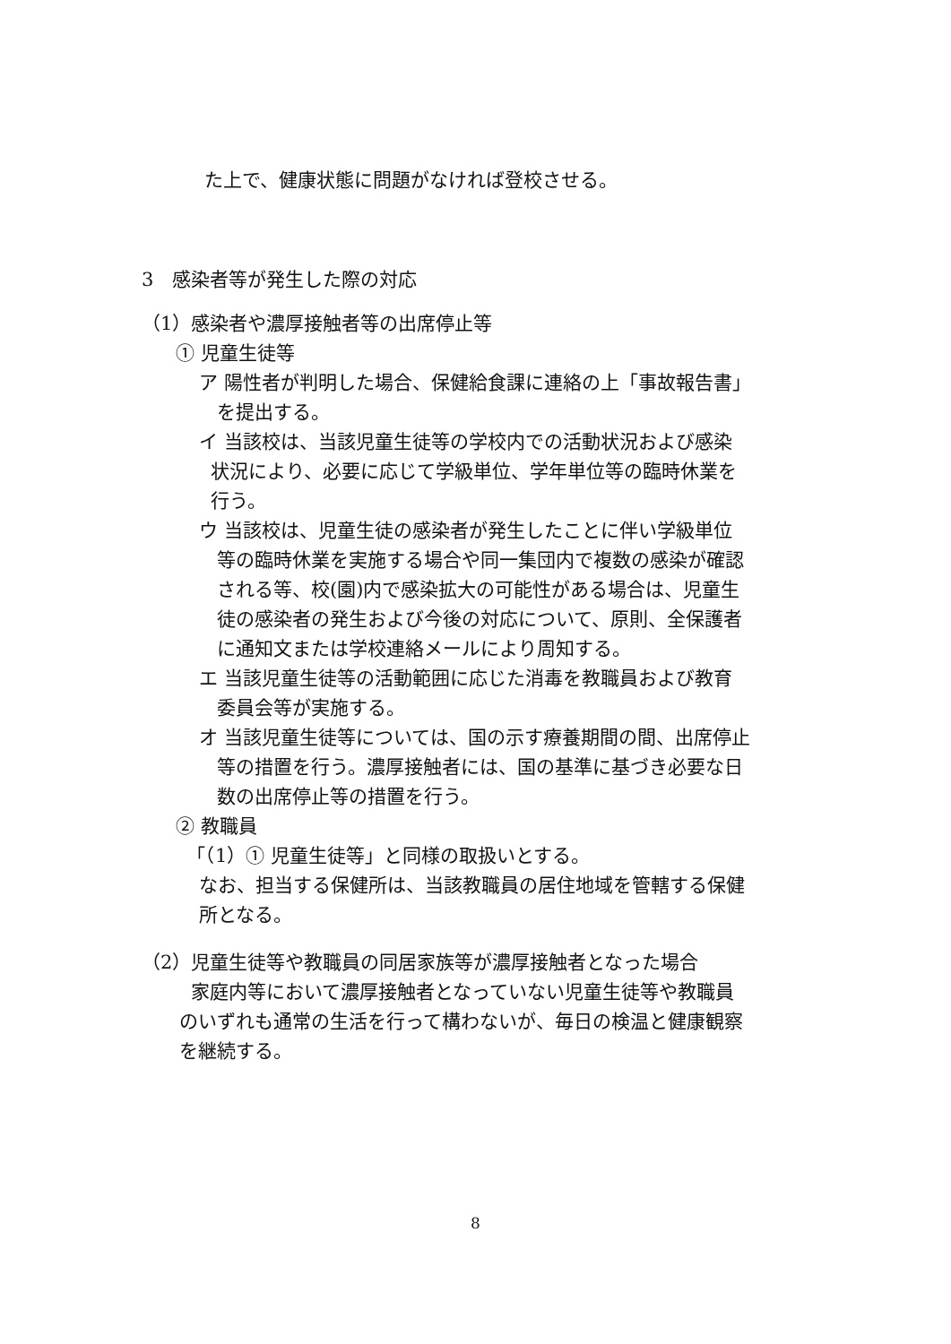た上で、健康状態に問題がなければ登校させる。
3　感染者等が発生した際の対応
（1）感染者や濃厚接触者等の出席停止等
① 児童生徒等
ア 陽性者が判明した場合、保健給食課に連絡の上「事故報告書」
を提出する。
イ 当該校は、当該児童生徒等の学校内での活動状況および感染
状況により、必要に応じて学級単位、学年単位等の臨時休業を
行う。
ウ 当該校は、児童生徒の感染者が発生したことに伴い学級単位
等の臨時休業を実施する場合や同一集団内で複数の感染が確認
される等、校(園)内で感染拡大の可能性がある場合は、児童生
徒の感染者の発生および今後の対応について、原則、全保護者
に通知文または学校連絡メールにより周知する。
エ 当該児童生徒等の活動範囲に応じた消毒を教職員および教育
委員会等が実施する。
オ 当該児童生徒等については、国の示す療養期間の間、出席停止
等の措置を行う。濃厚接触者には、国の基準に基づき必要な日
数の出席停止等の措置を行う。
② 教職員
「（1）① 児童生徒等」と同様の取扱いとする。
なお、担当する保健所は、当該教職員の居住地域を管轄する保健
所となる。
（2）児童生徒等や教職員の同居家族等が濃厚接触者となった場合
家庭内等において濃厚接触者となっていない児童生徒等や教職員
のいずれも通常の生活を行って構わないが、毎日の検温と健康観察
を継続する。
8